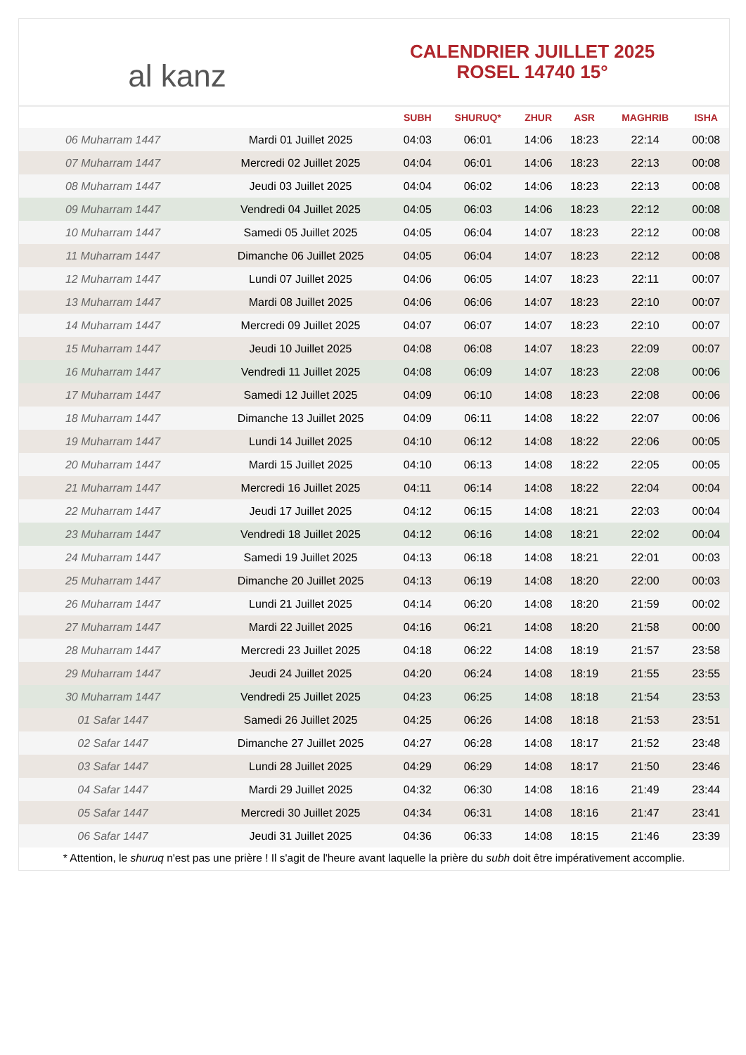al kanz
CALENDRIER JUILLET 2025
ROSEL 14740 15°
| | | SUBH | SHURUQ* | ZHUR | ASR | MAGHRIB | ISHA |
| --- | --- | --- | --- | --- | --- | --- | --- |
| 06 Muharram 1447 | Mardi 01 Juillet 2025 | 04:03 | 06:01 | 14:06 | 18:23 | 22:14 | 00:08 |
| 07 Muharram 1447 | Mercredi 02 Juillet 2025 | 04:04 | 06:01 | 14:06 | 18:23 | 22:13 | 00:08 |
| 08 Muharram 1447 | Jeudi 03 Juillet 2025 | 04:04 | 06:02 | 14:06 | 18:23 | 22:13 | 00:08 |
| 09 Muharram 1447 | Vendredi 04 Juillet 2025 | 04:05 | 06:03 | 14:06 | 18:23 | 22:12 | 00:08 |
| 10 Muharram 1447 | Samedi 05 Juillet 2025 | 04:05 | 06:04 | 14:07 | 18:23 | 22:12 | 00:08 |
| 11 Muharram 1447 | Dimanche 06 Juillet 2025 | 04:05 | 06:04 | 14:07 | 18:23 | 22:12 | 00:08 |
| 12 Muharram 1447 | Lundi 07 Juillet 2025 | 04:06 | 06:05 | 14:07 | 18:23 | 22:11 | 00:07 |
| 13 Muharram 1447 | Mardi 08 Juillet 2025 | 04:06 | 06:06 | 14:07 | 18:23 | 22:10 | 00:07 |
| 14 Muharram 1447 | Mercredi 09 Juillet 2025 | 04:07 | 06:07 | 14:07 | 18:23 | 22:10 | 00:07 |
| 15 Muharram 1447 | Jeudi 10 Juillet 2025 | 04:08 | 06:08 | 14:07 | 18:23 | 22:09 | 00:07 |
| 16 Muharram 1447 | Vendredi 11 Juillet 2025 | 04:08 | 06:09 | 14:07 | 18:23 | 22:08 | 00:06 |
| 17 Muharram 1447 | Samedi 12 Juillet 2025 | 04:09 | 06:10 | 14:08 | 18:23 | 22:08 | 00:06 |
| 18 Muharram 1447 | Dimanche 13 Juillet 2025 | 04:09 | 06:11 | 14:08 | 18:22 | 22:07 | 00:06 |
| 19 Muharram 1447 | Lundi 14 Juillet 2025 | 04:10 | 06:12 | 14:08 | 18:22 | 22:06 | 00:05 |
| 20 Muharram 1447 | Mardi 15 Juillet 2025 | 04:10 | 06:13 | 14:08 | 18:22 | 22:05 | 00:05 |
| 21 Muharram 1447 | Mercredi 16 Juillet 2025 | 04:11 | 06:14 | 14:08 | 18:22 | 22:04 | 00:04 |
| 22 Muharram 1447 | Jeudi 17 Juillet 2025 | 04:12 | 06:15 | 14:08 | 18:21 | 22:03 | 00:04 |
| 23 Muharram 1447 | Vendredi 18 Juillet 2025 | 04:12 | 06:16 | 14:08 | 18:21 | 22:02 | 00:04 |
| 24 Muharram 1447 | Samedi 19 Juillet 2025 | 04:13 | 06:18 | 14:08 | 18:21 | 22:01 | 00:03 |
| 25 Muharram 1447 | Dimanche 20 Juillet 2025 | 04:13 | 06:19 | 14:08 | 18:20 | 22:00 | 00:03 |
| 26 Muharram 1447 | Lundi 21 Juillet 2025 | 04:14 | 06:20 | 14:08 | 18:20 | 21:59 | 00:02 |
| 27 Muharram 1447 | Mardi 22 Juillet 2025 | 04:16 | 06:21 | 14:08 | 18:20 | 21:58 | 00:00 |
| 28 Muharram 1447 | Mercredi 23 Juillet 2025 | 04:18 | 06:22 | 14:08 | 18:19 | 21:57 | 23:58 |
| 29 Muharram 1447 | Jeudi 24 Juillet 2025 | 04:20 | 06:24 | 14:08 | 18:19 | 21:55 | 23:55 |
| 30 Muharram 1447 | Vendredi 25 Juillet 2025 | 04:23 | 06:25 | 14:08 | 18:18 | 21:54 | 23:53 |
| 01 Safar 1447 | Samedi 26 Juillet 2025 | 04:25 | 06:26 | 14:08 | 18:18 | 21:53 | 23:51 |
| 02 Safar 1447 | Dimanche 27 Juillet 2025 | 04:27 | 06:28 | 14:08 | 18:17 | 21:52 | 23:48 |
| 03 Safar 1447 | Lundi 28 Juillet 2025 | 04:29 | 06:29 | 14:08 | 18:17 | 21:50 | 23:46 |
| 04 Safar 1447 | Mardi 29 Juillet 2025 | 04:32 | 06:30 | 14:08 | 18:16 | 21:49 | 23:44 |
| 05 Safar 1447 | Mercredi 30 Juillet 2025 | 04:34 | 06:31 | 14:08 | 18:16 | 21:47 | 23:41 |
| 06 Safar 1447 | Jeudi 31 Juillet 2025 | 04:36 | 06:33 | 14:08 | 18:15 | 21:46 | 23:39 |
* Attention, le shuruq n'est pas une prière ! Il s'agit de l'heure avant laquelle la prière du subh doit être impérativement accomplie.